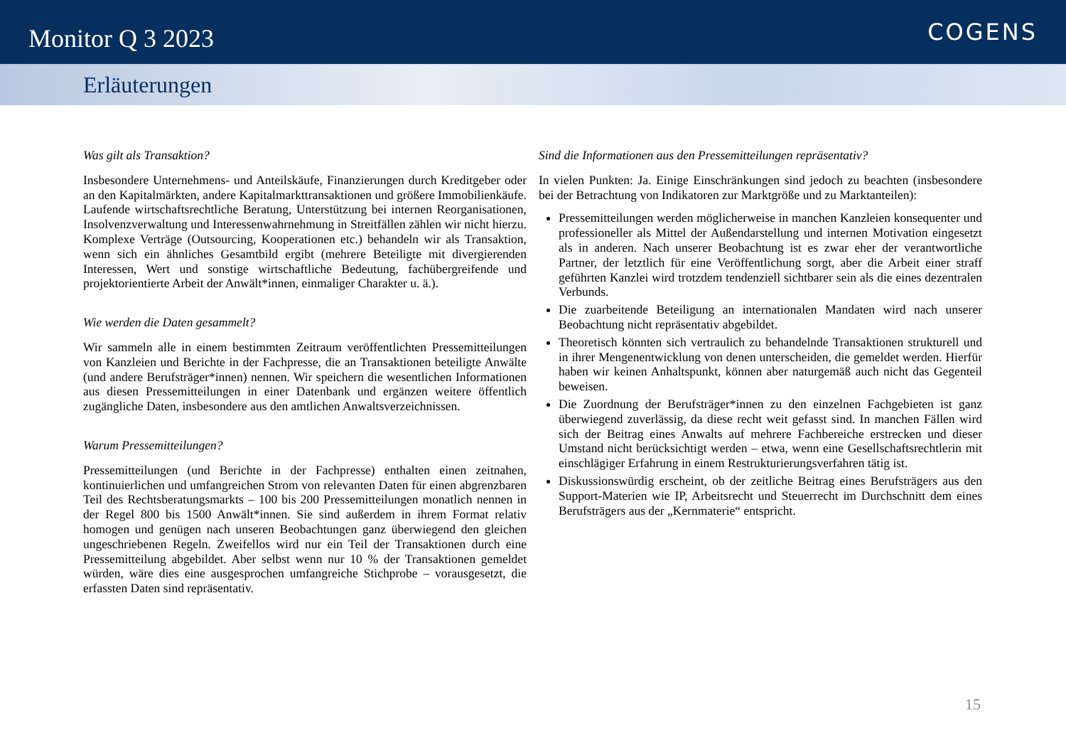Monitor Q 3 2023
COGENS
Erläuterungen
Was gilt als Transaktion?
Insbesondere Unternehmens- und Anteilskäufe, Finanzierungen durch Kreditgeber oder an den Kapitalmärkten, andere Kapitalmarkttransaktionen und größere Immobilienkäufe. Laufende wirtschaftsrechtliche Beratung, Unterstützung bei internen Reorganisationen, Insolvenzverwaltung und Interessenwahrnehmung in Streitfällen zählen wir nicht hierzu. Komplexe Verträge (Outsourcing, Kooperationen etc.) behandeln wir als Transaktion, wenn sich ein ähnliches Gesamtbild ergibt (mehrere Beteiligte mit divergierenden Interessen, Wert und sonstige wirtschaftliche Bedeutung, fachübergreifende und projektorientierte Arbeit der Anwält*innen, einmaliger Charakter u. ä.).
Wie werden die Daten gesammelt?
Wir sammeln alle in einem bestimmten Zeitraum veröffentlichten Pressemitteilungen von Kanzleien und Berichte in der Fachpresse, die an Transaktionen beteiligte Anwälte (und andere Berufsträger*innen) nennen. Wir speichern die wesentlichen Informationen aus diesen Pressemitteilungen in einer Datenbank und ergänzen weitere öffentlich zugängliche Daten, insbesondere aus den amtlichen Anwaltsverzeichnissen.
Warum Pressemitteilungen?
Pressemitteilungen (und Berichte in der Fachpresse) enthalten einen zeitnahen, kontinuierlichen und umfangreichen Strom von relevanten Daten für einen abgrenzbaren Teil des Rechtsberatungsmarkts – 100 bis 200 Pressemitteilungen monatlich nennen in der Regel 800 bis 1500 Anwält*innen. Sie sind außerdem in ihrem Format relativ homogen und genügen nach unseren Beobachtungen ganz überwiegend den gleichen ungeschriebenen Regeln. Zweifellos wird nur ein Teil der Transaktionen durch eine Pressemitteilung abgebildet. Aber selbst wenn nur 10 % der Transaktionen gemeldet würden, wäre dies eine ausgesprochen umfangreiche Stichprobe – vorausgesetzt, die erfassten Daten sind repräsentativ.
Sind die Informationen aus den Pressemitteilungen repräsentativ?
In vielen Punkten: Ja. Einige Einschränkungen sind jedoch zu beachten (insbesondere bei der Betrachtung von Indikatoren zur Marktgröße und zu Marktanteilen):
Pressemitteilungen werden möglicherweise in manchen Kanzleien konsequenter und professioneller als Mittel der Außendarstellung und internen Motivation eingesetzt als in anderen. Nach unserer Beobachtung ist es zwar eher der verantwortliche Partner, der letztlich für eine Veröffentlichung sorgt, aber die Arbeit einer straff geführten Kanzlei wird trotzdem tendenziell sichtbarer sein als die eines dezentralen Verbunds.
Die zuarbeitende Beteiligung an internationalen Mandaten wird nach unserer Beobachtung nicht repräsentativ abgebildet.
Theoretisch könnten sich vertraulich zu behandelnde Transaktionen strukturell und in ihrer Mengenentwicklung von denen unterscheiden, die gemeldet werden. Hierfür haben wir keinen Anhaltspunkt, können aber naturgemäß auch nicht das Gegenteil beweisen.
Die Zuordnung der Berufsträger*innen zu den einzelnen Fachgebieten ist ganz überwiegend zuverlässig, da diese recht weit gefasst sind. In manchen Fällen wird sich der Beitrag eines Anwalts auf mehrere Fachbereiche erstrecken und dieser Umstand nicht berücksichtigt werden – etwa, wenn eine Gesellschaftsrechtlerin mit einschlägiger Erfahrung in einem Restrukturierungsverfahren tätig ist.
Diskussionswürdig erscheint, ob der zeitliche Beitrag eines Berufsträgers aus den Support-Materien wie IP, Arbeitsrecht und Steuerrecht im Durchschnitt dem eines Berufsträgers aus der „Kernmaterie“ entspricht.
15